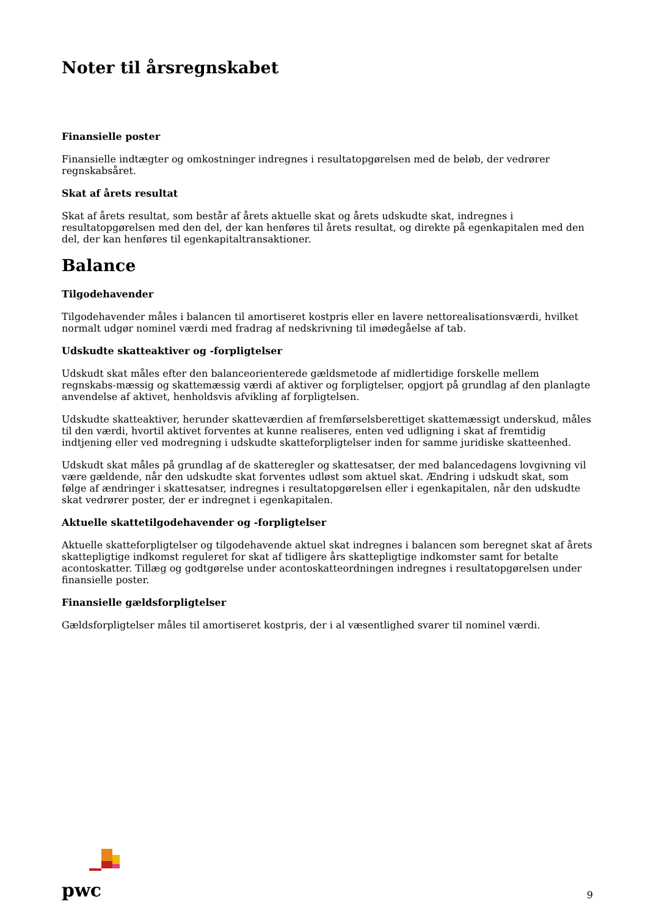Noter til årsregnskabet
Finansielle poster
Finansielle indtægter og omkostninger indregnes i resultatopgørelsen med de beløb, der vedrører regnskabsåret.
Skat af årets resultat
Skat af årets resultat, som består af årets aktuelle skat og årets udskudte skat, indregnes i resultatopgørelsen med den del, der kan henføres til årets resultat, og direkte på egenkapitalen med den del, der kan henføres til egenkapitaltransaktioner.
Balance
Tilgodehavender
Tilgodehavender måles i balancen til amortiseret kostpris eller en lavere nettorealisationsværdi, hvilket normalt udgør nominel værdi med fradrag af nedskrivning til imødegåelse af tab.
Udskudte skatteaktiver og -forpligtelser
Udskudt skat måles efter den balanceorienterede gældsmetode af midlertidige forskelle mellem regnskabs-mæssig og skattemæssig værdi af aktiver og forpligtelser, opgjort på grundlag af den planlagte anvendelse af aktivet, henholdsvis afvikling af forpligtelsen.
Udskudte skatteaktiver, herunder skatteværdien af fremførselsberettiget skattemæssigt underskud, måles til den værdi, hvortil aktivet forventes at kunne realiseres, enten ved udligning i skat af fremtidig indtjening eller ved modregning i udskudte skatteforpligtelser inden for samme juridiske skatteenhed.
Udskudt skat måles på grundlag af de skatteregler og skattesatser, der med balancedagens lovgivning vil være gældende, når den udskudte skat forventes udløst som aktuel skat. Ændring i udskudt skat, som følge af ændringer i skattesatser, indregnes i resultatopgørelsen eller i egenkapitalen, når den udskudte skat vedrører poster, der er indregnet i egenkapitalen.
Aktuelle skattetilgodehavender og -forpligtelser
Aktuelle skatteforpligtelser og tilgodehavende aktuel skat indregnes i balancen som beregnet skat af årets skattepligtige indkomst reguleret for skat af tidligere års skattepligtige indkomster samt for betalte acontoskatter. Tillæg og godtgørelse under acontoskatteordningen indregnes i resultatopgørelsen under finansielle poster.
Finansielle gældsforpligtelser
Gældsforpligtelser måles til amortiseret kostpris, der i al væsentlighed svarer til nominel værdi.
pwc
9